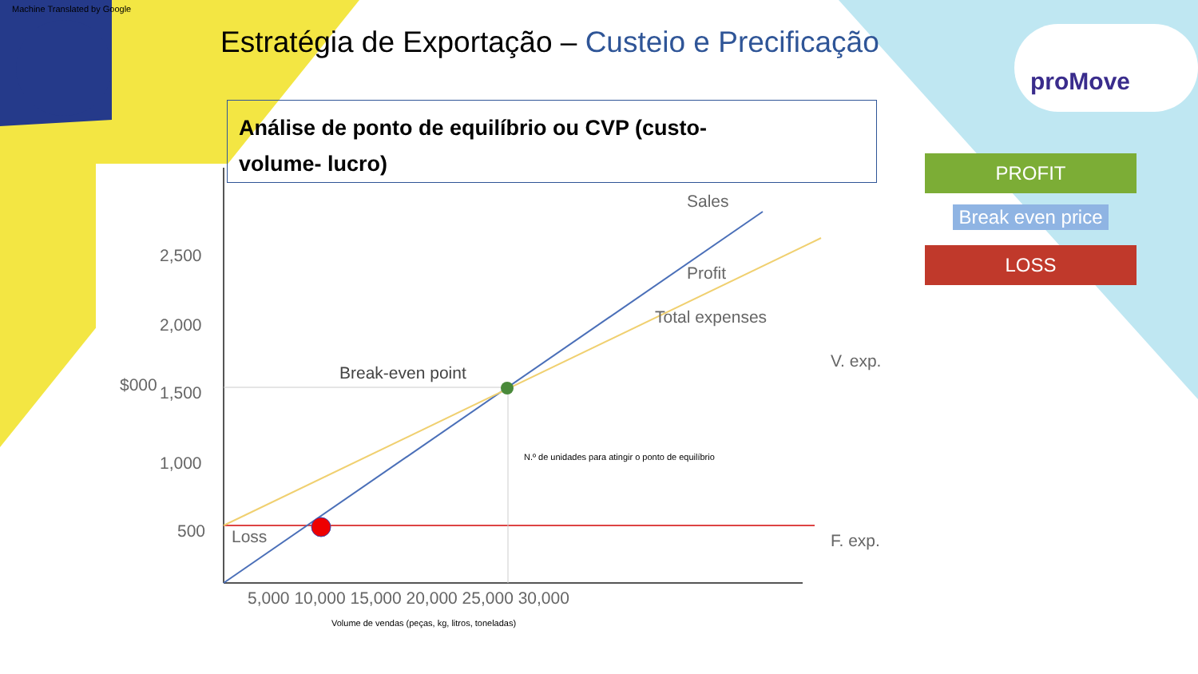Machine Translated by Google
Estratégia de Exportação – Custeio e Precificação
Análise de ponto de equilíbrio ou CVP (custo-
volume- lucro)
proMove
PROFIT
Break even price
LOSS
2,500
2,000
1,500
1,000
500
$000
5,000 10,000 15,000 20,000 25,000 30,000
Break-even point
Sales
Profit
Total expenses
Loss
V. exp.
F. exp.
N.º de unidades para atingir o ponto de equilíbrio
Volume de vendas (peças, kg, litros, toneladas)